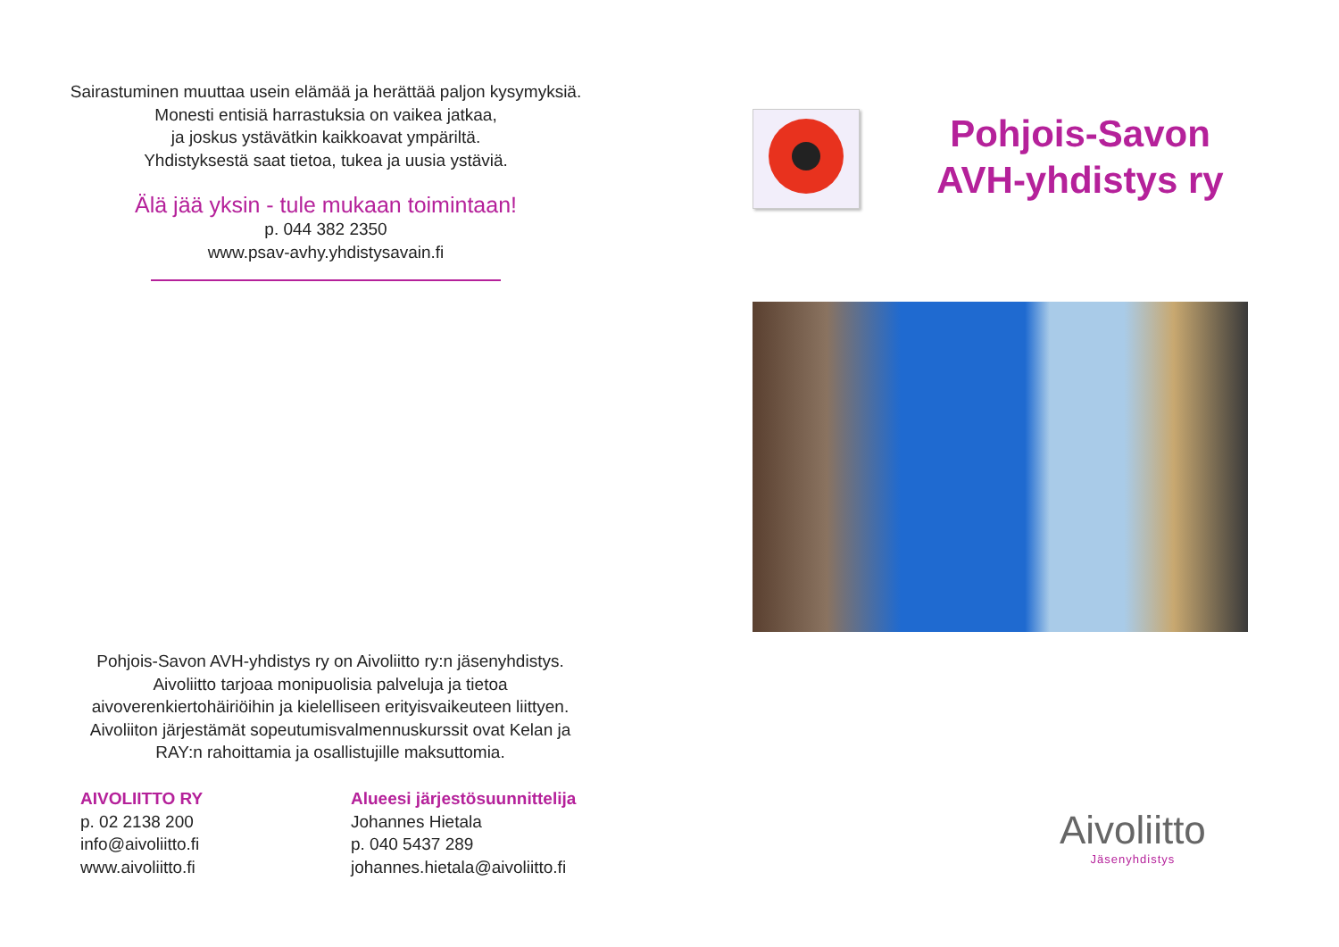Sairastuminen muuttaa usein elämää ja herättää paljon kysymyksiä.
Monesti entisiä harrastuksia on vaikea jatkaa,
ja joskus ystävätkin kaikkoavat ympäriltä.
Yhdistyksestä saat tietoa, tukea ja uusia ystäviä.
Älä jää yksin - tule mukaan toimintaan!
p. 044 382 2350
www.psav-avhy.yhdistysavain.fi
Pohjois-Savon AVH-yhdistys ry on Aivoliitto ry:n jäsenyhdistys.
Aivoliitto tarjoaa monipuolisia palveluja ja tietoa
aivoverenkiertohäiriöihin ja kielelliseen erityisvaikeuteen liittyen.
Aivoliiton järjestämät sopeutumisvalmennuskurssit ovat Kelan ja
RAY:n rahoittamia ja osallistujille maksuttomia.
AIVOLIITTO RY
p. 02 2138 200
info@aivoliitto.fi
www.aivoliitto.fi
Alueesi järjestösuunnittelija
Johannes Hietala
p. 040 5437 289
johannes.hietala@aivoliitto.fi
Pohjois-Savon
AVH-yhdistys ry
Aivoliitto
Jäsenyhdistys